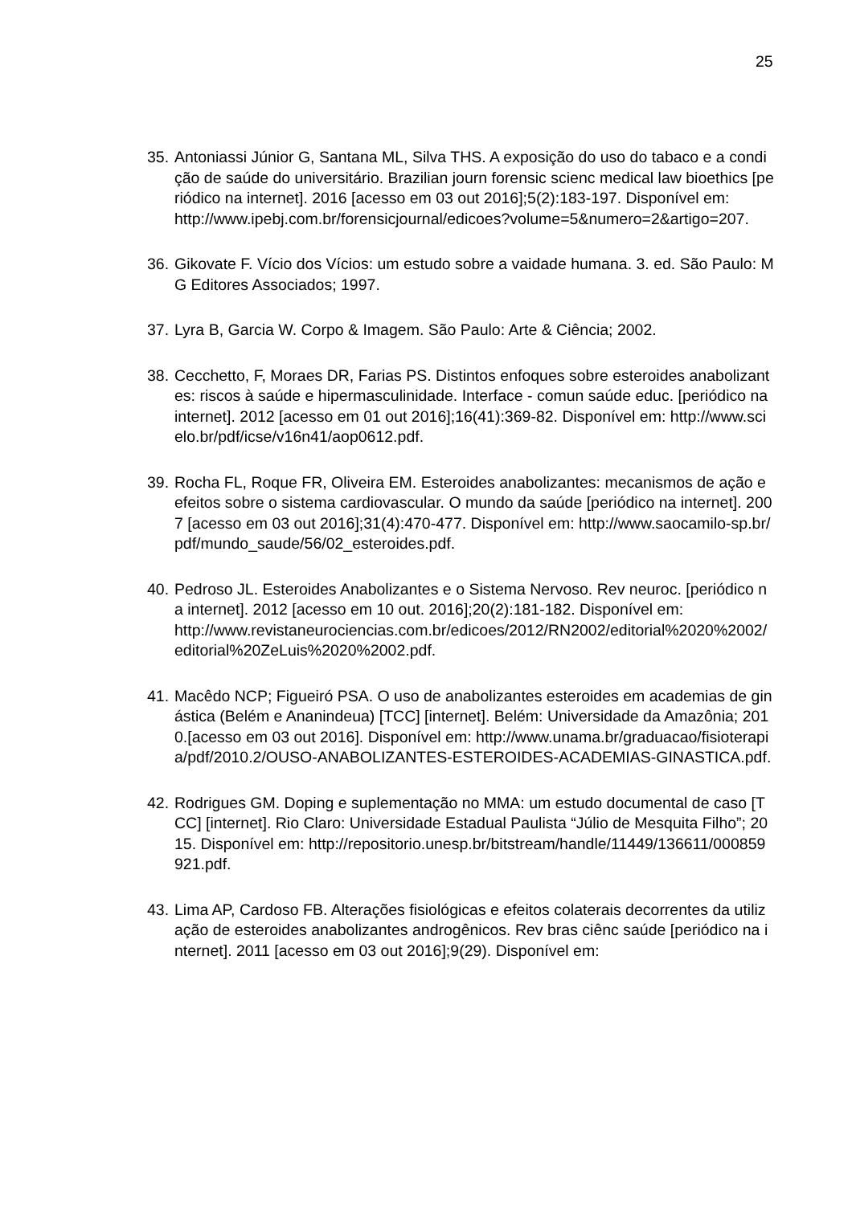25
35. Antoniassi Júnior G, Santana ML, Silva THS. A exposição do uso do tabaco e a condição de saúde do universitário. Brazilian journ forensic scienc medical law bioethics [periódico na internet]. 2016 [acesso em 03 out 2016];5(2):183-197. Disponível em:
http://www.ipebj.com.br/forensicjournal/edicoes?volume=5&numero=2&artigo=207.
36. Gikovate F. Vício dos Vícios: um estudo sobre a vaidade humana. 3. ed. São Paulo: MG Editores Associados; 1997.
37. Lyra B, Garcia W. Corpo & Imagem. São Paulo: Arte & Ciência; 2002.
38. Cecchetto, F, Moraes DR, Farias PS. Distintos enfoques sobre esteroides anabolizantes: riscos à saúde e hipermasculinidade. Interface - comun saúde educ. [periódico na internet]. 2012 [acesso em 01 out 2016];16(41):369-82. Disponível em: http://www.scielo.br/pdf/icse/v16n41/aop0612.pdf.
39. Rocha FL, Roque FR, Oliveira EM. Esteroides anabolizantes: mecanismos de ação e efeitos sobre o sistema cardiovascular. O mundo da saúde [periódico na internet]. 2007 [acesso em 03 out 2016];31(4):470-477. Disponível em: http://www.saocamilo-sp.br/pdf/mundo_saude/56/02_esteroides.pdf.
40. Pedroso JL. Esteroides Anabolizantes e o Sistema Nervoso. Rev neuroc. [periódico na internet]. 2012 [acesso em 10 out. 2016];20(2):181-182. Disponível em:
http://www.revistaneurociencias.com.br/edicoes/2012/RN2002/editorial%2020%2002/editorial%20ZeLuis%2020%2002.pdf.
41. Macêdo NCP; Figueiró PSA. O uso de anabolizantes esteroides em academias de ginástica (Belém e Ananindeua) [TCC] [internet]. Belém: Universidade da Amazônia; 2010.[acesso em 03 out 2016]. Disponível em: http://www.unama.br/graduacao/fisioterapia/pdf/2010.2/OUSO-ANABOLIZANTES-ESTEROIDES-ACADEMIAS-GINASTICA.pdf.
42. Rodrigues GM. Doping e suplementação no MMA: um estudo documental de caso [TCC] [internet]. Rio Claro: Universidade Estadual Paulista “Júlio de Mesquita Filho”; 2015. Disponível em: http://repositorio.unesp.br/bitstream/handle/11449/136611/000859921.pdf.
43. Lima AP, Cardoso FB. Alterações fisiológicas e efeitos colaterais decorrentes da utilização de esteroides anabolizantes androgênicos. Rev bras ciênc saúde [periódico na internet]. 2011 [acesso em 03 out 2016];9(29). Disponível em: